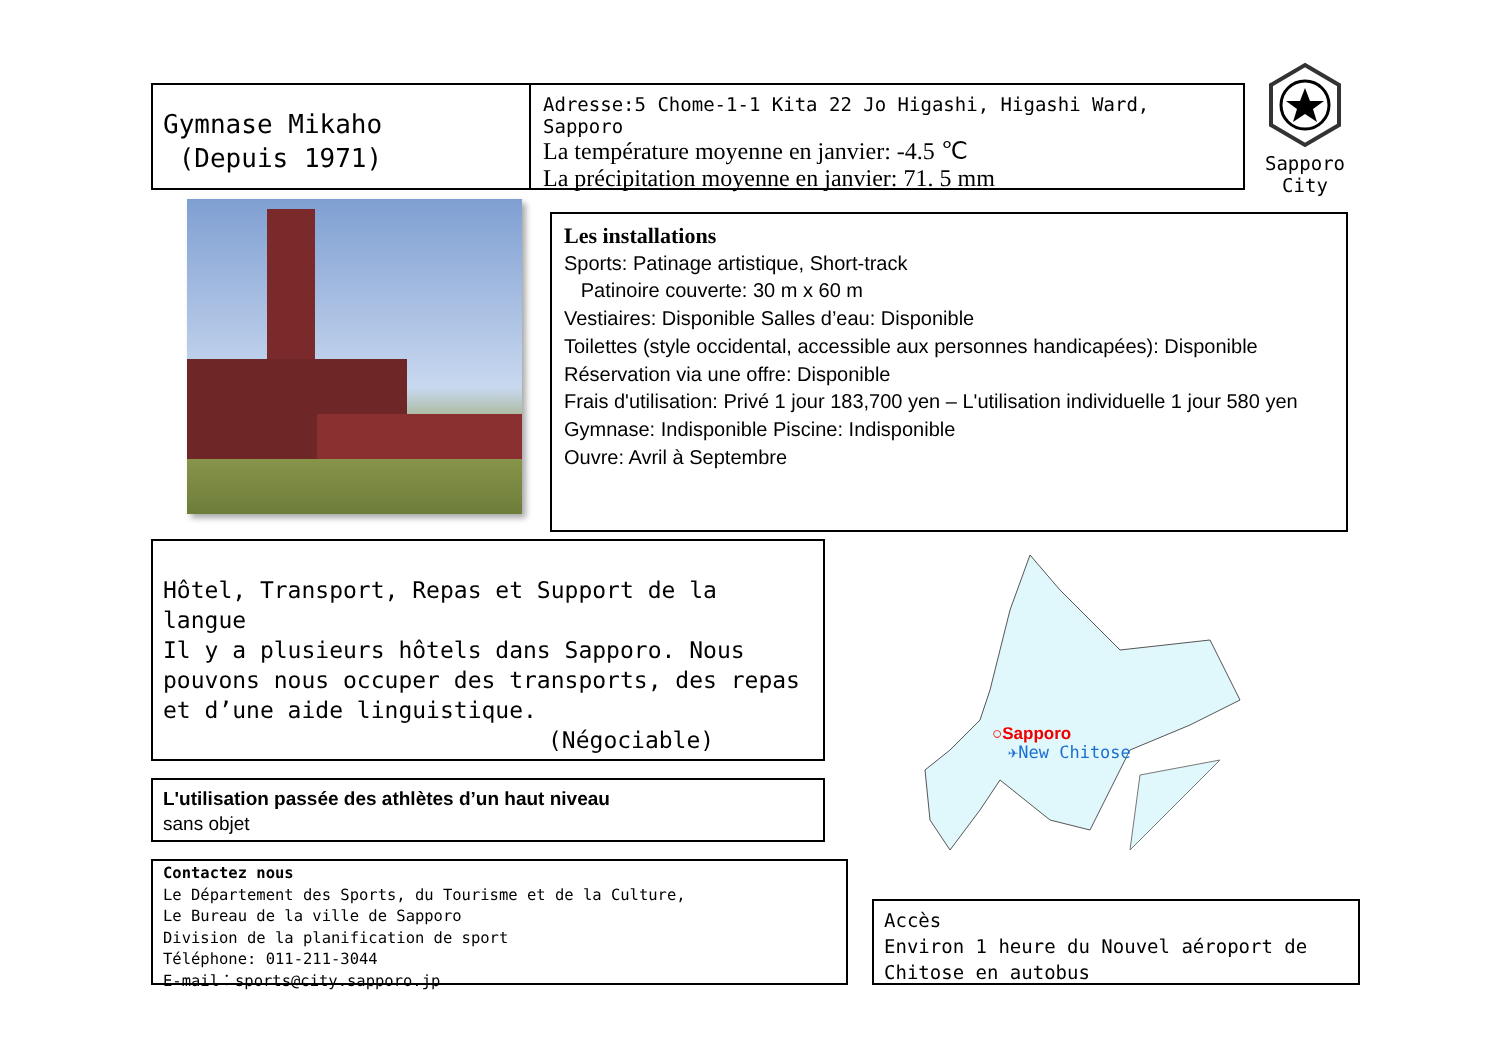Gymnase Mikaho
(Depuis 1971)
Adresse:5 Chome-1-1 Kita 22 Jo Higashi, Higashi Ward, Sapporo
La température moyenne en janvier: -4.5 ℃
La précipitation moyenne en janvier: 71. 5 mm
Sapporo
City
Les installations
Sports: Patinage artistique, Short-track
Patinoire couverte: 30 m x 60 m
Vestiaires: Disponible Salles d’eau: Disponible
Toilettes (style occidental, accessible aux personnes handicapées): Disponible
Réservation via une offre: Disponible
Frais d'utilisation: Privé 1 jour 183,700 yen – L'utilisation individuelle 1 jour 580 yen
Gymnase: Indisponible Piscine: Indisponible
Ouvre: Avril à Septembre
Hôtel, Transport, Repas et Support de la langue
Il y a plusieurs hôtels dans Sapporo. Nous pouvons nous occuper des transports, des repas et d’une aide linguistique.
(Négociable)
L'utilisation passée des athlètes d’un haut niveau
sans objet
Contactez nous
Le Département des Sports, du Tourisme et de la Culture,
Le Bureau de la ville de Sapporo
Division de la planification de sport
Téléphone: 011-211-3044
E-mail：sports@city.sapporo.jp
○Sapporo
✈New Chitose
Accès
Environ 1 heure du Nouvel aéroport de Chitose en autobus